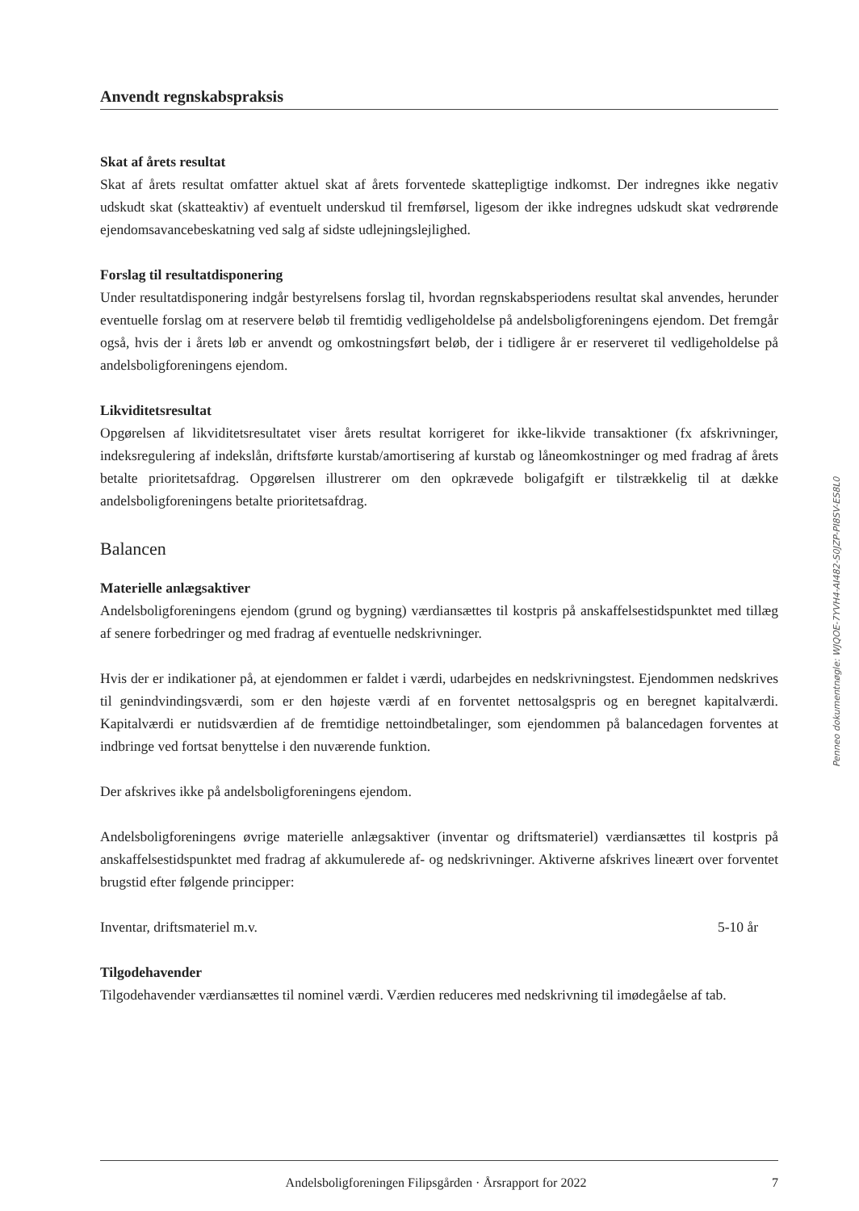Anvendt regnskabspraksis
Skat af årets resultat
Skat af årets resultat omfatter aktuel skat af årets forventede skattepligtige indkomst. Der indregnes ikke negativ udskudt skat (skatteaktiv) af eventuelt underskud til fremførsel, ligesom der ikke indregnes udskudt skat vedrørende ejendomsavancebeskatning ved salg af sidste udlejningslejlighed.
Forslag til resultatdisponering
Under resultatdisponering indgår bestyrelsens forslag til, hvordan regnskabsperiodens resultat skal anvendes, herunder eventuelle forslag om at reservere beløb til fremtidig vedligeholdelse på andelsboligforeningens ejendom. Det fremgår også, hvis der i årets løb er anvendt og omkostningsført beløb, der i tidligere år er reserveret til vedligeholdelse på andelsboligforeningens ejendom.
Likviditetsresultat
Opgørelsen af likviditetsresultatet viser årets resultat korrigeret for ikke-likvide transaktioner (fx afskrivninger, indeksregulering af indekslån, driftsførte kurstab/amortisering af kurstab og låneomkostninger og med fradrag af årets betalte prioritetsafdrag. Opgørelsen illustrerer om den opkrævede boligafgift er tilstrækkelig til at dække andelsboligforeningens betalte prioritetsafdrag.
Balancen
Materielle anlægsaktiver
Andelsboligforeningens ejendom (grund og bygning) værdiansættes til kostpris på anskaffelsestidspunktet med tillæg af senere forbedringer og med fradrag af eventuelle nedskrivninger.
Hvis der er indikationer på, at ejendommen er faldet i værdi, udarbejdes en nedskrivningstest. Ejendommen nedskrives til genindvindingsværdi, som er den højeste værdi af en forventet nettosalgspris og en beregnet kapitalværdi. Kapitalværdi er nutidsværdien af de fremtidige nettoindbetalinger, som ejendommen på balancedagen forventes at indbringe ved fortsat benyttelse i den nuværende funktion.
Der afskrives ikke på andelsboligforeningens ejendom.
Andelsboligforeningens øvrige materielle anlægsaktiver (inventar og driftsmateriel) værdiansættes til kostpris på anskaffelsestidspunktet med fradrag af akkumulerede af- og nedskrivninger. Aktiverne afskrives lineært over forventet brugstid efter følgende principper:
Inventar, driftsmateriel m.v. 5-10 år
Tilgodehavender
Tilgodehavender værdiansættes til nominel værdi. Værdien reduceres med nedskrivning til imødegåelse af tab.
Penneo dokumentnøgle: WJQOE-7YVH4-AI482-S0JZP-PI8SV-ES8L0
Andelsboligforeningen Filipsgården · Årsrapport for 2022 7